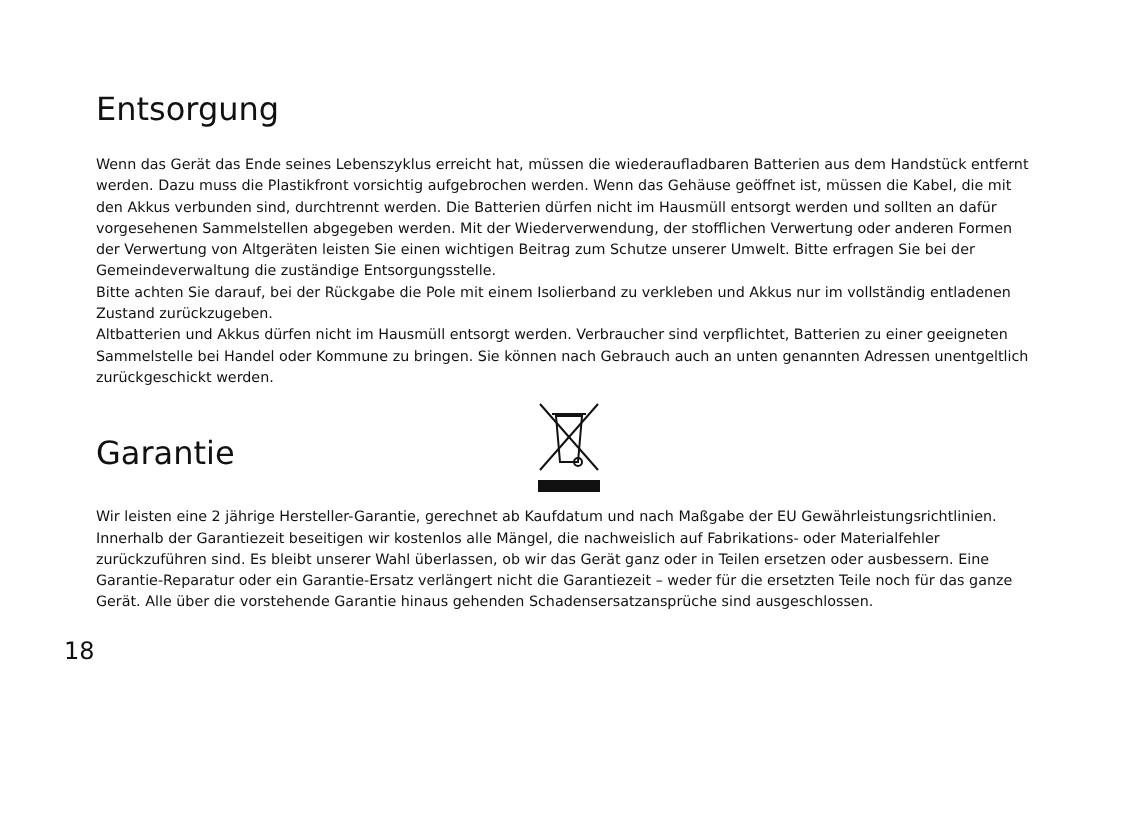Entsorgung
Wenn das Gerät das Ende seines Lebenszyklus erreicht hat, müssen die wiederaufladbaren Batterien aus dem Handstück entfernt werden. Dazu muss die Plastikfront vorsichtig aufgebrochen werden. Wenn das Gehäuse geöffnet ist, müssen die Kabel, die mit den Akkus verbunden sind, durchtrennt werden. Die Batterien dürfen nicht im Hausmüll entsorgt werden und sollten an dafür vorgesehenen Sammelstellen abgegeben werden. Mit der Wiederverwendung, der stofflichen Verwertung oder anderen Formen der Verwertung von Altgeräten leisten Sie einen wichtigen Beitrag zum Schutze unserer Umwelt. Bitte erfragen Sie bei der Gemeindeverwaltung die zuständige Entsorgungsstelle.
Bitte achten Sie darauf, bei der Rückgabe die Pole mit einem Isolierband zu verkleben und Akkus nur im vollständig entladenen Zustand zurückzugeben.
Altbatterien und Akkus dürfen nicht im Hausmüll entsorgt werden. Verbraucher sind verpflichtet, Batterien zu einer geeigneten Sammelstelle bei Handel oder Kommune zu bringen. Sie können nach Gebrauch auch an unten genannten Adressen unentgeltlich zurückgeschickt werden.
Garantie
Wir leisten eine 2 jährige Hersteller-Garantie, gerechnet ab Kaufdatum und nach Maßgabe der EU Gewährleistungsrichtlinien. Innerhalb der Garantiezeit beseitigen wir kostenlos alle Mängel, die nachweislich auf Fabrikations- oder Materialfehler zurückzuführen sind. Es bleibt unserer Wahl überlassen, ob wir das Gerät ganz oder in Teilen ersetzen oder ausbessern. Eine Garantie-Reparatur oder ein Garantie-Ersatz verlängert nicht die Garantiezeit – weder für die ersetzten Teile noch für das ganze Gerät. Alle über die vorstehende Garantie hinaus gehenden Schadensersatzansprüche sind ausgeschlossen.
18